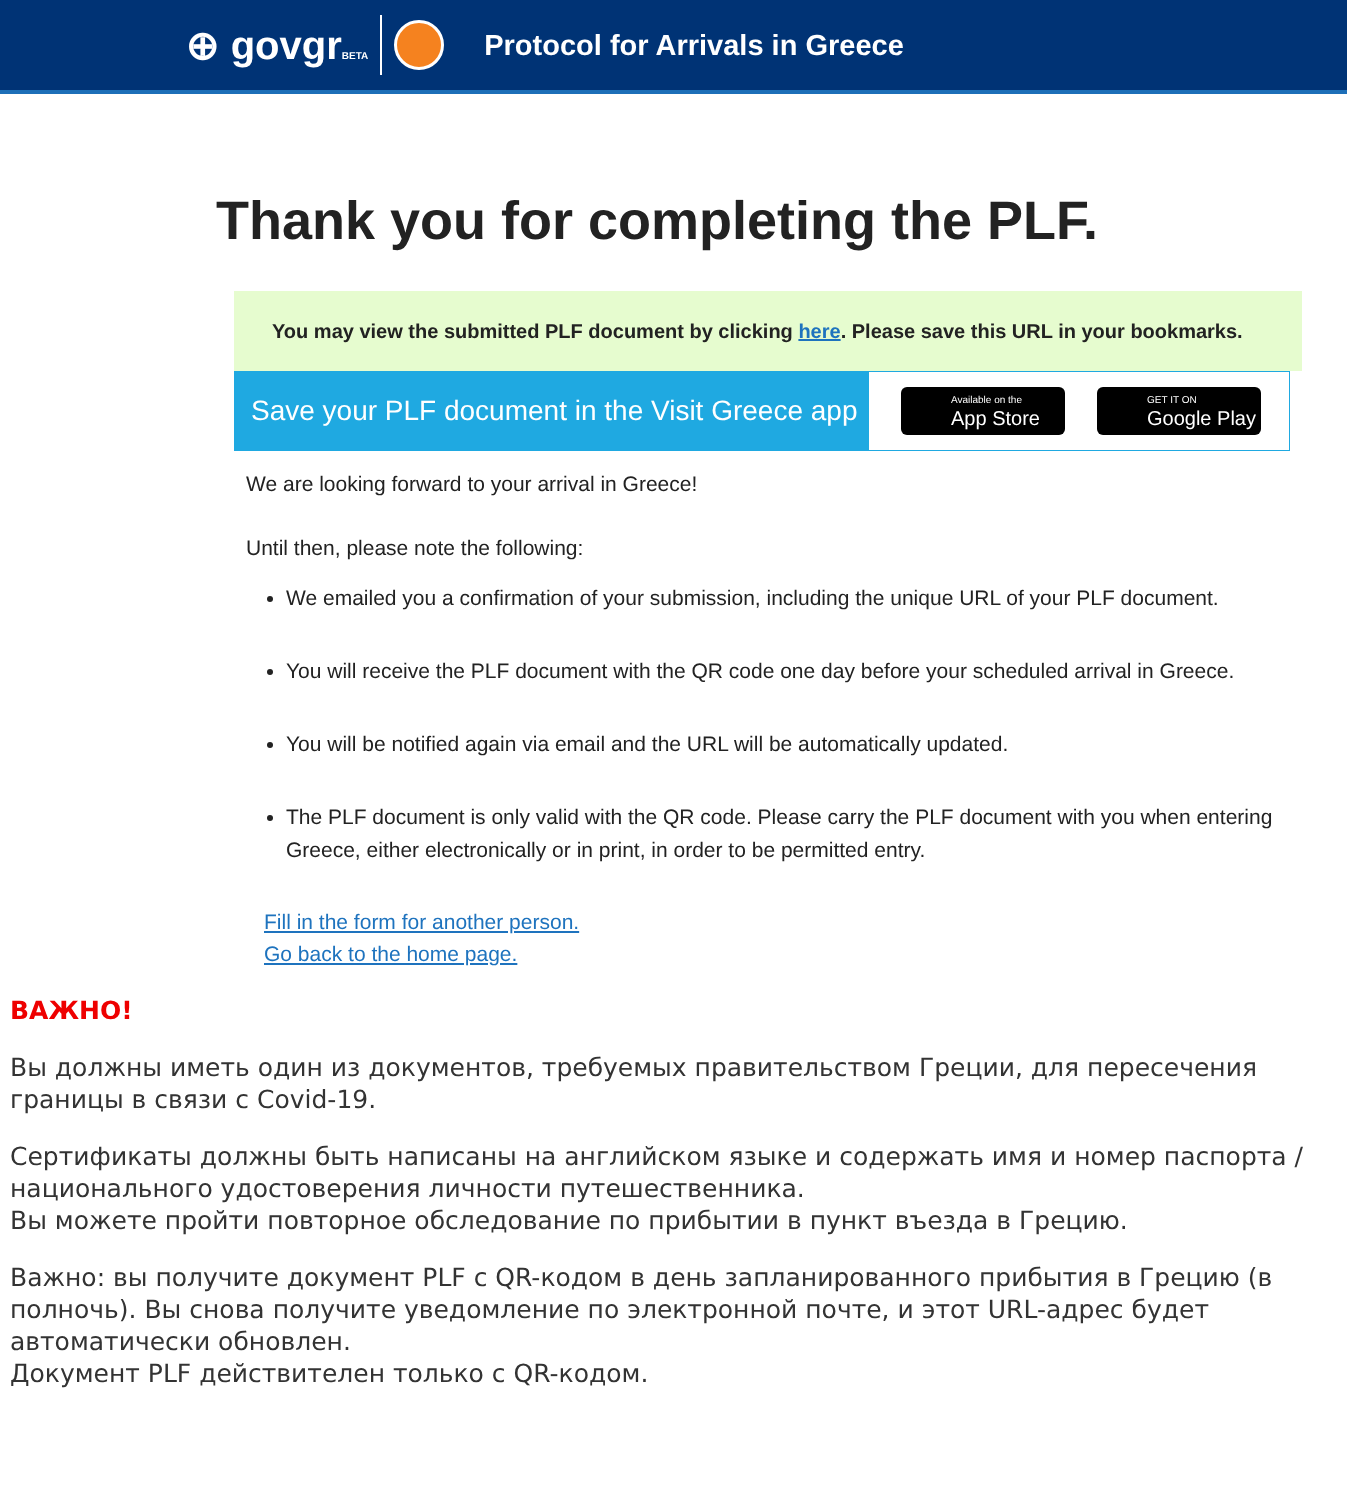⊕ govgrBETA Protocol for Arrivals in Greece
Thank you for completing the PLF.
You may view the submitted PLF document by clicking here. Please save this URL in your bookmarks.
Save your PLF document in the Visit Greece app
Available on the
App Store
GET IT ON
Google Play
We are looking forward to your arrival in Greece!
Until then, please note the following:
We emailed you a confirmation of your submission, including the unique URL of your PLF document.
You will receive the PLF document with the QR code one day before your scheduled arrival in Greece.
You will be notified again via email and the URL will be automatically updated.
The PLF document is only valid with the QR code. Please carry the PLF document with you when entering Greece, either electronically or in print, in order to be permitted entry.
Fill in the form for another person.
Go back to the home page.
ВАЖНО!
Вы должны иметь один из документов, требуемых правительством Греции, для пересечения границы в связи с Covid-19.
Сертификаты должны быть написаны на английском языке и содержать имя и номер паспорта / национального удостоверения личности путешественника.
Вы можете пройти повторное обследование по прибытии в пункт въезда в Грецию.
Важно: вы получите документ PLF с QR-кодом в день запланированного прибытия в Грецию (в полночь). Вы снова получите уведомление по электронной почте, и этот URL-адрес будет автоматически обновлен.
Документ PLF действителен только с QR-кодом.